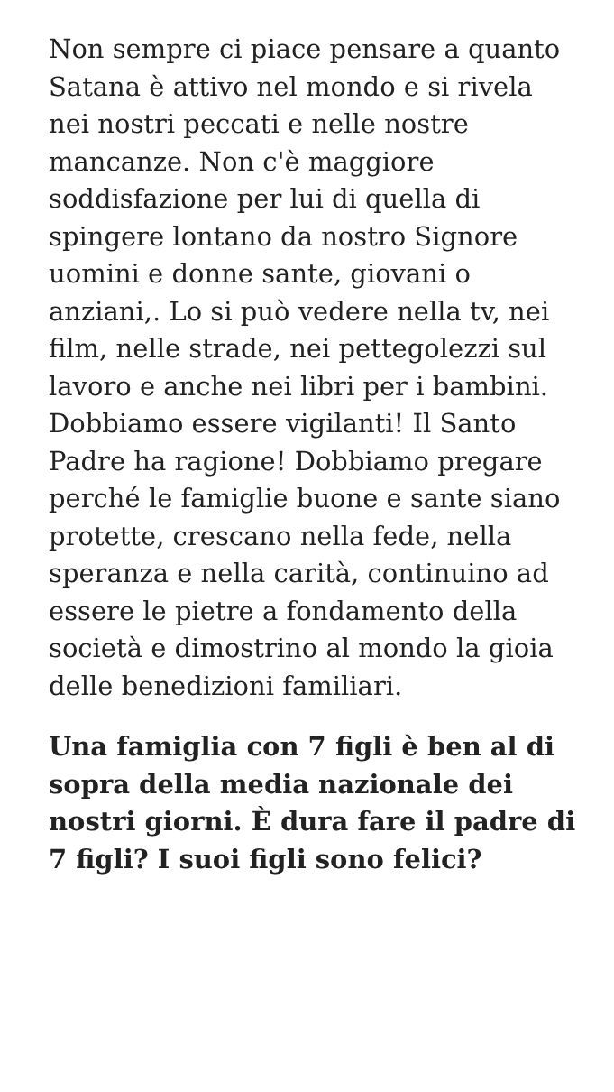Non sempre ci piace pensare a quanto Satana è attivo nel mondo e si rivela nei nostri peccati e nelle nostre mancanze. Non c'è maggiore soddisfazione per lui di quella di spingere lontano da nostro Signore uomini e donne sante, giovani o anziani,. Lo si può vedere nella tv, nei film, nelle strade, nei pettegolezzi sul lavoro e anche nei libri per i bambini. Dobbiamo essere vigilanti! Il Santo Padre ha ragione! Dobbiamo pregare perché le famiglie buone e sante siano protette, crescano nella fede, nella speranza e nella carità, continuino ad essere le pietre a fondamento della società e dimostrino al mondo la gioia delle benedizioni familiari.
Una famiglia con 7 figli è ben al di sopra della media nazionale dei nostri giorni. È dura fare il padre di 7 figli? I suoi figli sono felici?